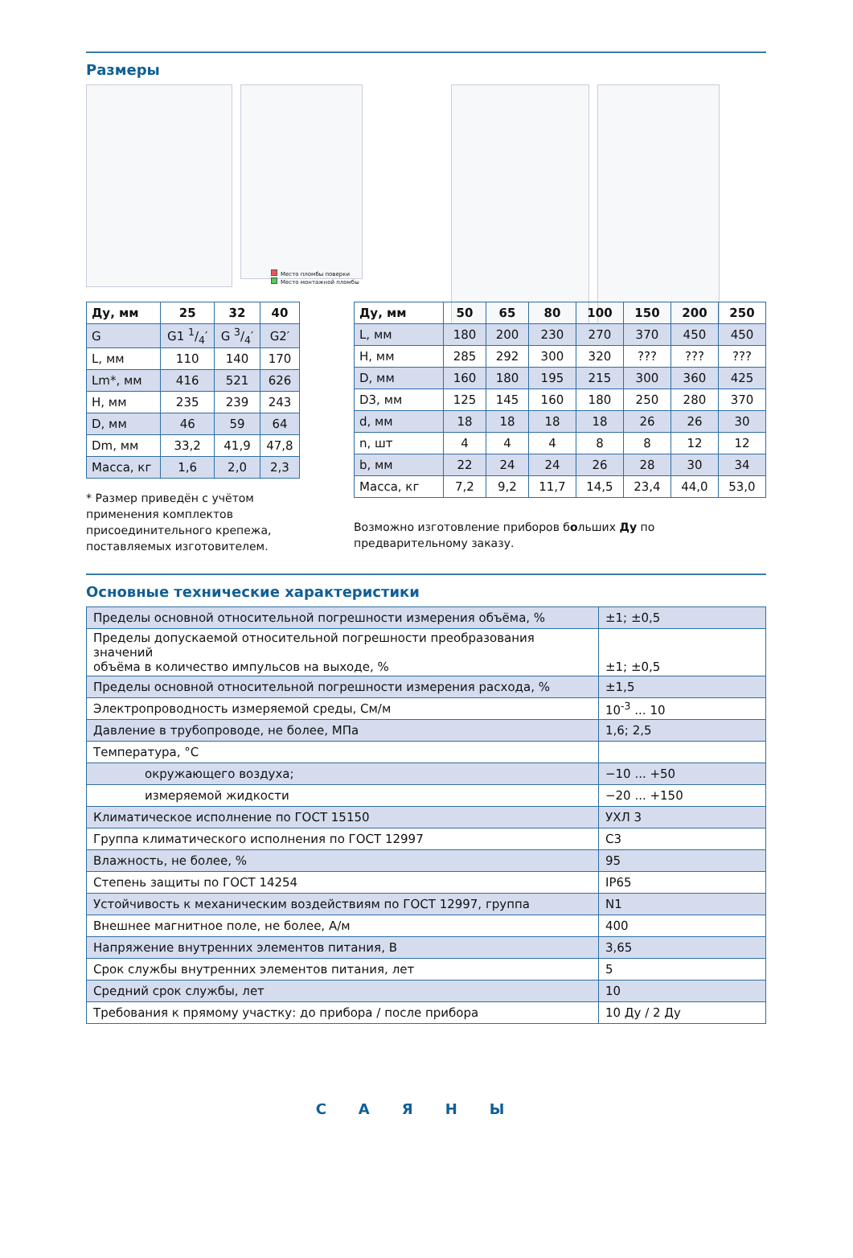Размеры
Место пломбы поверки
Место монтажной пломбы
| Ду, мм | 25 | 32 | 40 |
| --- | --- | --- | --- |
| G | G1 1/4′ | G 3/4′ | G2′ |
| L, мм | 110 | 140 | 170 |
| Lm*, мм | 416 | 521 | 626 |
| H, мм | 235 | 239 | 243 |
| D, мм | 46 | 59 | 64 |
| Dm, мм | 33,2 | 41,9 | 47,8 |
| Масса, кг | 1,6 | 2,0 | 2,3 |
* Размер приведён с учётом применения комплектов присоединительного крепежа, поставляемых изготовителем.
| Ду, мм | 50 | 65 | 80 | 100 | 150 | 200 | 250 |
| --- | --- | --- | --- | --- | --- | --- | --- |
| L, мм | 180 | 200 | 230 | 270 | 370 | 450 | 450 |
| H, мм | 285 | 292 | 300 | 320 | ??? | ??? | ??? |
| D, мм | 160 | 180 | 195 | 215 | 300 | 360 | 425 |
| D3, мм | 125 | 145 | 160 | 180 | 250 | 280 | 370 |
| d, мм | 18 | 18 | 18 | 18 | 26 | 26 | 30 |
| n, шт | 4 | 4 | 4 | 8 | 8 | 12 | 12 |
| b, мм | 22 | 24 | 24 | 26 | 28 | 30 | 34 |
| Масса, кг | 7,2 | 9,2 | 11,7 | 14,5 | 23,4 | 44,0 | 53,0 |
Возможно изготовление приборов больших Ду по предварительному заказу.
Основные технические характеристики
| Пределы основной относительной погрешности измерения объёма, % | ±1; ±0,5 |
| Пределы допускаемой относительной погрешности преобразования значений объёма в количество импульсов на выходе, % | ±1; ±0,5 |
| Пределы основной относительной погрешности измерения расхода, % | ±1,5 |
| Электропроводность измеряемой среды, См/м | 10<sup>-3</sup> ... 10 |
| Давление в трубопроводе, не более, МПа | 1,6; 2,5 |
| Температура, °С | |
| окружающего воздуха; | −10 ... +50 |
| измеряемой жидкости | −20 ... +150 |
| Климатическое исполнение по ГОСТ 15150 | УХЛ 3 |
| Группа климатического исполнения по ГОСТ 12997 | С3 |
| Влажность, не более, % | 95 |
| Степень защиты по ГОСТ 14254 | IP65 |
| Устойчивость к механическим воздействиям по ГОСТ 12997, группа | N1 |
| Внешнее магнитное поле, не более, А/м | 400 |
| Напряжение внутренних элементов питания, В | 3,65 |
| Срок службы внутренних элементов питания, лет | 5 |
| Средний срок службы, лет | 10 |
| Требования к прямому участку: до прибора / после прибора | 10 Ду / 2 Ду |
САЯНЫ